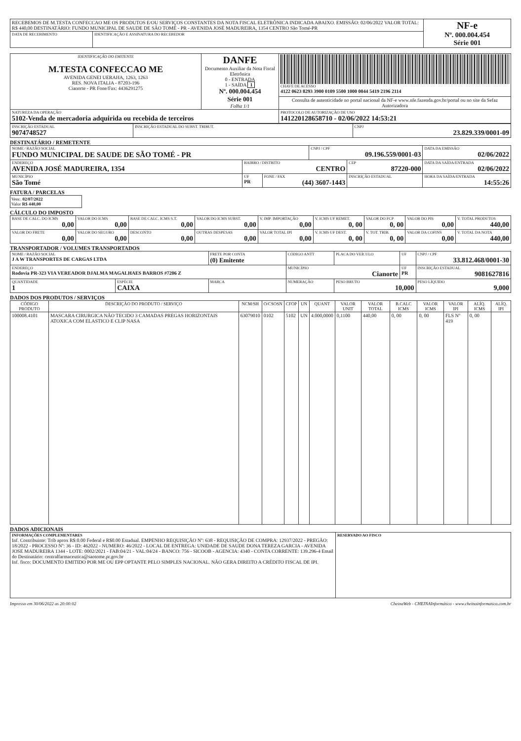| RECEBEMOS DE M.TESTA CONFECCAO ME OS PRODUTOS E/OU SERVIÇOS CONSTANTES DA NOTA FISCAL ELETRÔNICA INDICADA ABAIXO. EMISSÃO: 02/06/2022 VALOR TOTAL: R$ 440,00 DESTINATÁRIO: FUNDO MUNICIPAL DE SAUDE DE SÃO TOMÉ - PR - AVENIDA JOSÉ MADUREIRA, 1354 CENTRO São Tomé-PR | | NF-e Nº. 000.004.454 Série 001 |
| DATA DE RECEBIMENTO | IDENTIFICAÇÃO E ASSINATURA DO RECEBEDOR | |
| IDENTIFICAÇÃO DO EMITENTE M.TESTA CONFECCAO ME AVENIDA GENEI UERAHA, 1263, 1263 RES. NOVA ITALIA - 87203-196 Cianorte - PR Fone/Fax: 4436291275 | DANFE Documento Auxiliar da Nota Fiscal Eletrônica 0 - ENTRADA 1 - SAÍDA 1 Nº. 000.004.454 Série 001 Folha 1/1 | CHAVE DE ACESSO 4122 0623 8293 3900 0109 5500 1000 0044 5419 2196 2114 |
| | | Consulta de autenticidade no portal nacional da NF-e www.nfe.fazenda.gov.br/portal ou no site da Sefaz Autorizadora |
| NATUREZA DA OPERAÇÃO 5102-Venda de mercadoria adquirida ou recebida de terceiros | | PROTOCOLO DE AUTORIZAÇÃO DE USO 141220128658710 - 02/06/2022 14:53:21 |
| INSCRIÇÃO ESTADUAL 9074748527 | INSCRIÇÃO ESTADUAL DO SUBST. TRIBUT. | CNPJ 23.829.339/0001-09 |
DESTINATÁRIO / REMETENTE
| NOME / RAZÃO SOCIAL FUNDO MUNICIPAL DE SAUDE DE SÃO TOMÉ - PR | | | CNPJ / CPF 09.196.559/0001-03 | | DATA DA EMISSÃO 02/06/2022 |
| ENDEREÇO AVENIDA JOSÉ MADUREIRA, 1354 | BAIRRO / DISTRITO CENTRO | | | CEP 87220-000 | DATA DA SAÍDA/ENTRADA 02/06/2022 |
| MUNICÍPIO São Tomé | UF PR | FONE / FAX (44) 3607-1443 | | INSCRIÇÃO ESTADUAL | HORA DA SAÍDA/ENTRADA 14:55:26 |
FATURA / PARCELAS
Venc. 02/07/2022
Valor R$ 440,00
CÁLCULO DO IMPOSTO
| BASE DE CALC. DO ICMS 0,00 | VALOR DO ICMS 0,00 | BASE DE CALC. ICMS S.T. 0,00 | VALOR DO ICMS SUBST. 0,00 | V. IMP. IMPORTAÇÃO 0,00 | V. ICMS UF REMET. 0, 00 | VALOR DO FCP 0, 00 | VALOR DO PIS 0,00 | V. TOTAL PRODUTOS 440,00 |
| VALOR DO FRETE 0,00 | VALOR DO SEGURO 0,00 | DESCONTO 0,00 | OUTRAS DESPESAS 0,00 | VALOR TOTAL IPI 0,00 | V. ICMS UF DEST. 0, 00 | V. TOT. TRIB. 0, 00 | VALOR DA COFINS 0,00 | V. TOTAL DA NOTA 440,00 |
TRANSPORTADOR / VOLUMES TRANSPORTADOS
| NOME / RAZÃO SOCIAL J A W TRANSPORTES DE CARGAS LTDA | | FRETE POR CONTA (0) Emitente | CÓDIGO ANTT | PLACA DO VEÍCULO | UF | CNPJ / CPF 33.812.468/0001-30 |
| ENDEREÇO Rodovia PR-323 VIA VEREADOR DJALMA MAGALHAES BARROS #7206 Z | | | MUNICÍPIO Cianorte | | UF PR | INSCRIÇÃO ESTADUAL 9081627816 |
| QUANTIDADE 1 | ESPÉCIE CAIXA | MARCA | NUMERAÇÃO | PESO BRUTO 10,000 | | PESO LÍQUIDO 9,000 |
DADOS DOS PRODUTOS / SERVIÇOS
| CÓDIGO PRODUTO | DESCRIÇÃO DO PRODUTO / SERVIÇO | NCM/SH | O/CSOSN | CFOP | UN | QUANT | VALOR UNIT | VALOR TOTAL | B.CALC ICMS | VALOR ICMS | VALOR IPI | ALÍQ. ICMS | ALÍQ. IPI |
| --- | --- | --- | --- | --- | --- | --- | --- | --- | --- | --- | --- | --- | --- |
| 100008.4101 | MASCARA CIRURGICA NÃO TECIDO 3 CAMADAS PREGAS HORIZONTAIS ATOXICA COM ELASTICO E CLIP NASA | 63079010 | 0102 | 5102 | UN | 4.000,0000 | 0,1100 | 440,00 | 0, 00 | 0, 00 | FLS Nº 419 | 0, 00 | |
DADOS ADICIONAIS
| INFORMAÇÕES COMPLEMENTARES Inf. Contribuinte: Trib aprox R$:0.00 Federal e R$0.00 Estadual. EMPENHO REQUISIÇÃO Nº: 638 - REQUISIÇÃO DE COMPRA: 12937/2022 - PREGÃO: 18/2022 - PROCESSO Nº: 36 - ID: 462022 - NUMERO: 46/2022 - LOCAL DE ENTREGA: UNIDADE DE SAUDE DONA TEREZA GARCIA - AVENIDA JOSE MADUREIRA 1344 - LOTE: 0002/2021 - FAB:04/21 - VAL:04/24 - BANCO: 756 - SICOOB - AGENCIA: 4340 - CONTA CORRENTE: 139.296-4 Email do Destinatário: centralfarmaceutica@saotome.pr.gov.br Inf. fisco: DOCUMENTO EMITIDO POR ME OU EPP OPTANTE PELO SIMPLES NACIONAL. NÃO GERA DIREITO A CRÉDITO FISCAL DE IPI. | RESERVADO AO FISCO |
Impresso em 30/06/2022 as 20:00:02 CheinaWeb - CHEINAInformática - www.cheinainformatica.com.br